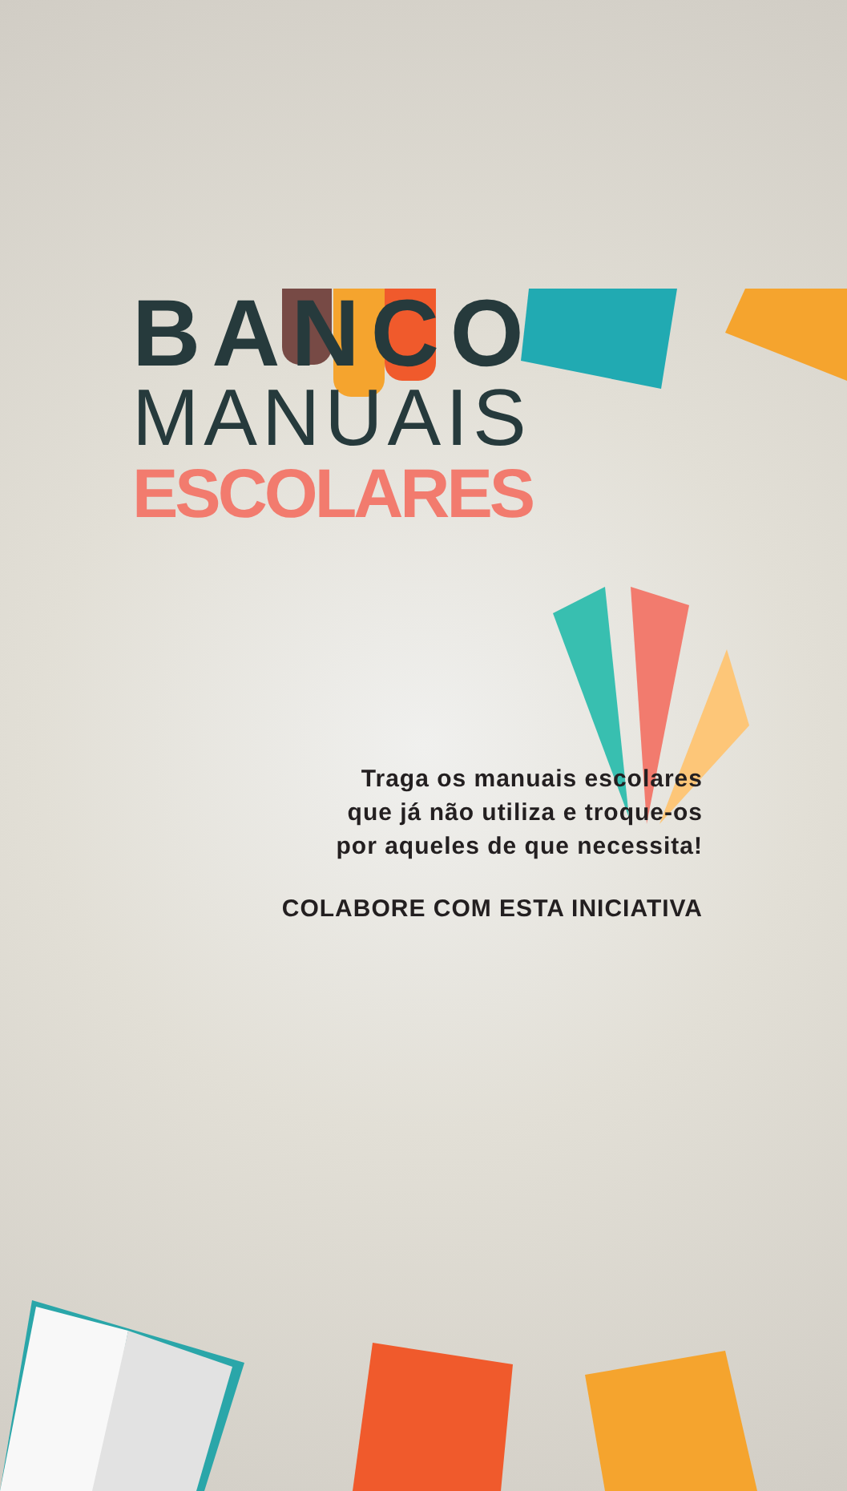BANCO
MANUAIS
ESCOLARES
Traga os manuais escolares
que já não utiliza e troque-os
por aqueles de que necessita!
COLABORE COM ESTA INICIATIVA